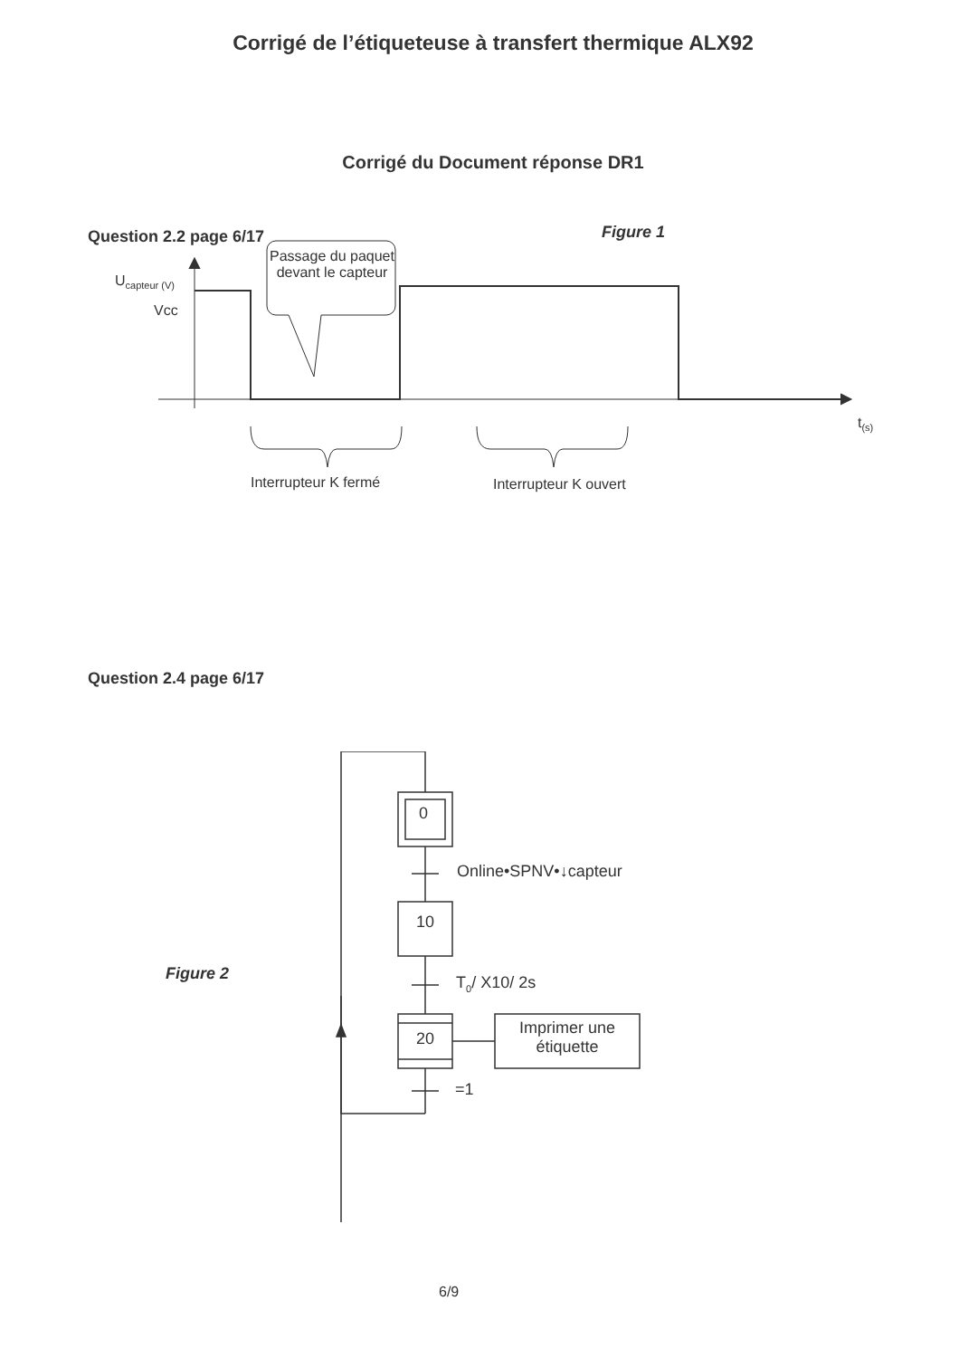Corrigé de l’étiqueteuse à transfert thermique ALX92
Corrigé du Document réponse DR1
Question 2.2 page 6/17 Figure 1
Passage du paquet devant le capteur
U<sub>capteur (V)</sub>
Vcc
t<sub>(s)</sub>
Interrupteur K fermé Interrupteur K ouvert
Question 2.4 page 6/17
0
Online•SPNV•↓capteur
10
Figure 2 T<sub>0</sub>/ X10/ 2s
20
Imprimer une étiquette
=1
6/9